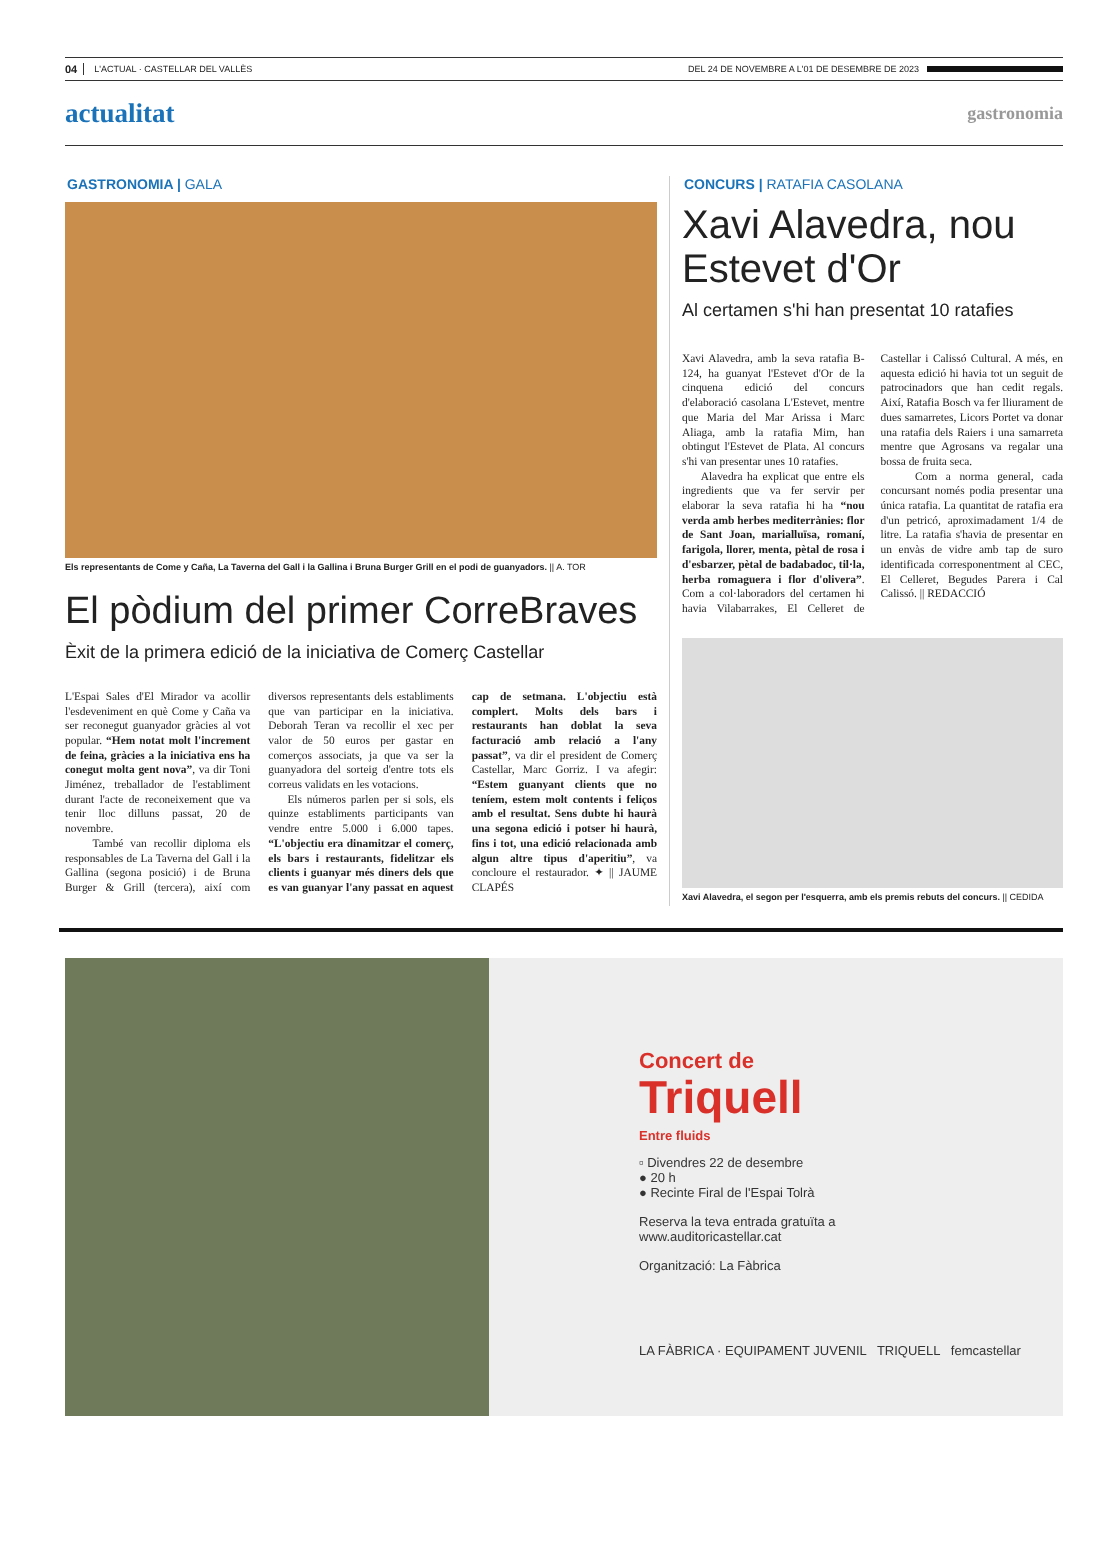04 L'ACTUAL · CASTELLAR DEL VALLÈS DEL 24 DE NOVEMBRE A L'01 DE DESEMBRE DE 2023
actualitat gastronomia
GASTRONOMIA | GALA
Els representants de Come y Caña, La Taverna del Gall i la Gallina i Bruna Burger Grill en el podi de guanyadors. || A. TOR
El pòdium del primer CorreBraves
Èxit de la primera edició de la iniciativa de Comerç Castellar
L'Espai Sales d'El Mirador va acollir l'esdeveniment en què Come y Caña va ser reconegut guanyador gràcies al vot popular. “Hem notat molt l'increment de feina, gràcies a la iniciativa ens ha conegut molta gent nova”, va dir Toni Jiménez, treballador de l'establiment durant l'acte de reconeixement que va tenir lloc dilluns passat, 20 de novembre.
També van recollir diploma els responsables de La Taverna del Gall i la Gallina (segona posició) i de Bruna Burger & Grill (tercera), així com diversos representants dels establiments que van participar en la iniciativa. Deborah Teran va recollir el xec per valor de 50 euros per gastar en comerços associats, ja que va ser la guanyadora del sorteig d'entre tots els correus validats en les votacions.
Els números parlen per si sols, els quinze establiments participants van vendre entre 5.000 i 6.000 tapes. “L'objectiu era dinamitzar el comerç, els bars i restaurants, fidelitzar els clients i guanyar més diners dels que es van guanyar l'any passat en aquest cap de setmana. L'objectiu està complert. Molts dels bars i restaurants han doblat la seva facturació amb relació a l'any passat”, va dir el president de Comerç Castellar, Marc Gorriz. I va afegir: “Estem guanyant clients que no teníem, estem molt contents i feliços amb el resultat. Sens dubte hi haurà una segona edició i potser hi haurà, fins i tot, una edició relacionada amb algun altre tipus d'aperitiu”, va concloure el restaurador. ✦ || JAUME CLAPÉS
CONCURS | RATAFIA CASOLANA
Xavi Alavedra, nou Estevet d'Or
Al certamen s'hi han presentat 10 ratafies
Xavi Alavedra, amb la seva ratafia B-124, ha guanyat l'Estevet d'Or de la cinquena edició del concurs d'elaboració casolana L'Estevet, mentre que Maria del Mar Arissa i Marc Aliaga, amb la ratafia Mim, han obtingut l'Estevet de Plata. Al concurs s'hi van presentar unes 10 ratafies.
Alavedra ha explicat que entre els ingredients que va fer servir per elaborar la seva ratafia hi ha “nou verda amb herbes mediterrànies: flor de Sant Joan, marialluïsa, romaní, farigola, llorer, menta, pètal de rosa i d'esbarzer, pètal de badabadoc, til·la, herba romaguera i flor d'olivera”. Com a col·laboradors del certamen hi havia Vilabarrakes, El Celleret de Castellar i Calissó Cultural. A més, en aquesta edició hi havia tot un seguit de patrocinadors que han cedit regals. Així, Ratafia Bosch va fer lliurament de dues samarretes, Licors Portet va donar una ratafia dels Raiers i una samarreta mentre que Agrosans va regalar una bossa de fruita seca.
Com a norma general, cada concursant només podia presentar una única ratafia. La quantitat de ratafia era d'un petricó, aproximadament 1/4 de litre. La ratafia s'havia de presentar en un envàs de vidre amb tap de suro identificada corresponentment al CEC, El Celleret, Begudes Parera i Cal Calissó. || REDACCIÓ
Xavi Alavedra, el segon per l'esquerra, amb els premis rebuts del concurs. || CEDIDA
Concert de
Triquell
Entre fluids
▫ Divendres 22 de desembre
● 20 h
● Recinte Firal de l'Espai Tolrà
Reserva la teva entrada gratuïta a
www.auditoricastellar.cat
Organització: La Fàbrica
LA FÀBRICA · EQUIPAMENT JUVENIL TRIQUELL femcastellar